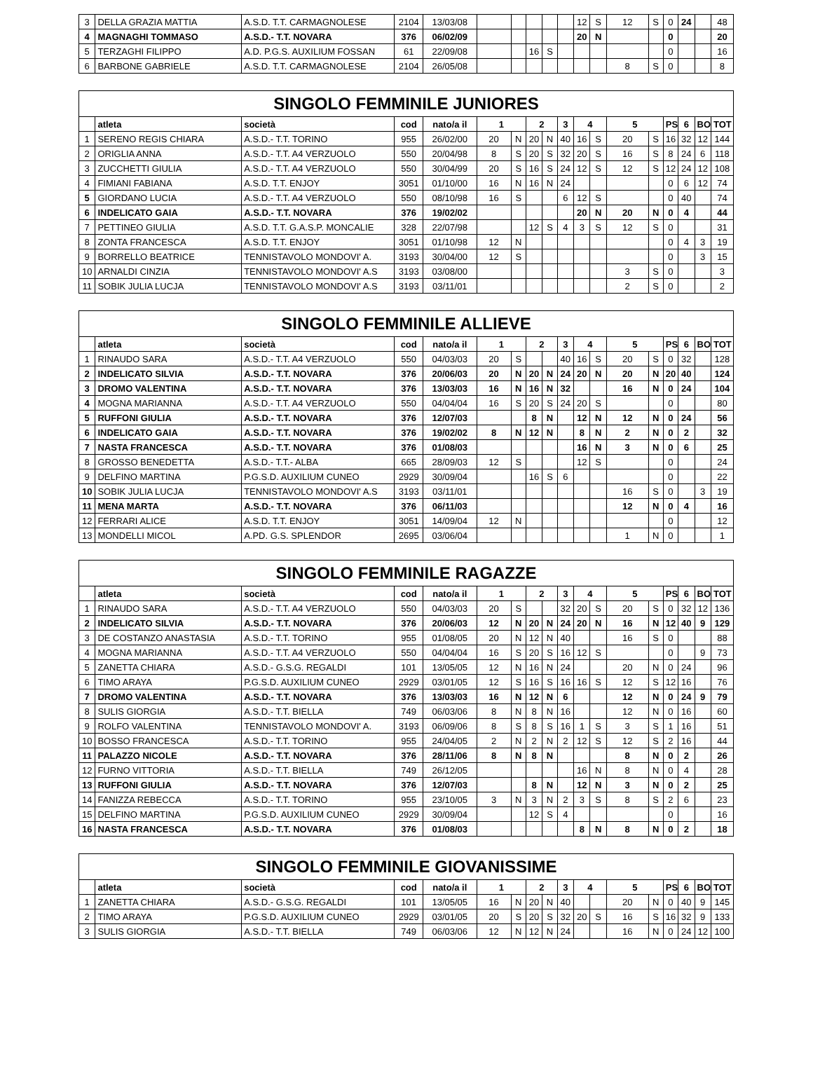| 3 | DELLA GRAZIA MATTIA | A.S.D. T.T. CARMAGNOLESE | 2104 | 13/03/08 | | | | | | 12 | S | 12 | S | 0 | 24 | | 48 |
| 4 | MAGNAGHI TOMMASO | A.S.D.- T.T. NOVARA | 376 | 06/02/09 | | | | | | 20 | N | | | 0 | | | 20 |
| 5 | TERZAGHI FILIPPO | A.D. P.G.S. AUXILIUM FOSSAN | 61 | 22/09/08 | | | 16 | S | | | | | | 0 | | | 16 |
| 6 | BARBONE GABRIELE | A.S.D. T.T. CARMAGNOLESE | 2104 | 26/05/08 | | | | | | | | 8 | S | 0 | | | 8 |
| SINGOLO FEMMINILE JUNIORES | | | | | | | | | | | | | | | | | |
| | atleta | società | cod | nato/a il | 1 | | 2 | | 3 | 4 | | 5 | | PS | 6 | BO | TOT |
| 1 | SERENO REGIS CHIARA | A.S.D.- T.T. TORINO | 955 | 26/02/00 | 20 | N | 20 | N | 40 | 16 | S | 20 | S | 16 | 32 | 12 | 144 |
| 2 | ORIGLIA ANNA | A.S.D.- T.T. A4 VERZUOLO | 550 | 20/04/98 | 8 | S | 20 | S | 32 | 20 | S | 16 | S | 8 | 24 | 6 | 118 |
| 3 | ZUCCHETTI GIULIA | A.S.D.- T.T. A4 VERZUOLO | 550 | 30/04/99 | 20 | S | 16 | S | 24 | 12 | S | 12 | S | 12 | 24 | 12 | 108 |
| 4 | FIMIANI FABIANA | A.S.D. T.T. ENJOY | 3051 | 01/10/00 | 16 | N | 16 | N | 24 | | | | | 0 | 6 | 12 | 74 |
| 5 | GIORDANO LUCIA | A.S.D.- T.T. A4 VERZUOLO | 550 | 08/10/98 | 16 | S | | | 6 | 12 | S | | | 0 | 40 | | 74 |
| 6 | INDELICATO GAIA | A.S.D.- T.T. NOVARA | 376 | 19/02/02 | | | | | | 20 | N | 20 | N | 0 | 4 | | 44 |
| 7 | PETTINEO GIULIA | A.S.D. T.T. G.A.S.P. MONCALIE | 328 | 22/07/98 | | | 12 | S | 4 | 3 | S | 12 | S | 0 | | | 31 |
| 8 | ZONTA FRANCESCA | A.S.D. T.T. ENJOY | 3051 | 01/10/98 | 12 | N | | | | | | | | 0 | 4 | 3 | 19 |
| 9 | BORRELLO BEATRICE | TENNISTAVOLO MONDOVI' A. | 3193 | 30/04/00 | 12 | S | | | | | | | | 0 | | 3 | 15 |
| 10 | ARNALDI CINZIA | TENNISTAVOLO MONDOVI' A.S | 3193 | 03/08/00 | | | | | | | | 3 | S | 0 | | | 3 |
| 11 | SOBIK JULIA LUCJA | TENNISTAVOLO MONDOVI' A.S | 3193 | 03/11/01 | | | | | | | | 2 | S | 0 | | | 2 |
| SINGOLO FEMMINILE ALLIEVE | | | | | | | | | | | | | | | | | |
| | atleta | società | cod | nato/a il | 1 | | 2 | | 3 | 4 | | 5 | | PS | 6 | BO | TOT |
| 1 | RINAUDO SARA | A.S.D.- T.T. A4 VERZUOLO | 550 | 04/03/03 | 20 | S | | | 40 | 16 | S | 20 | S | 0 | 32 | | 128 |
| 2 | INDELICATO SILVIA | A.S.D.- T.T. NOVARA | 376 | 20/06/03 | 20 | N | 20 | N | 24 | 20 | N | 20 | N | 20 | 40 | | 124 |
| 3 | DROMO VALENTINA | A.S.D.- T.T. NOVARA | 376 | 13/03/03 | 16 | N | 16 | N | 32 | | | 16 | N | 0 | 24 | | 104 |
| 4 | MOGNA MARIANNA | A.S.D.- T.T. A4 VERZUOLO | 550 | 04/04/04 | 16 | S | 20 | S | 24 | 20 | S | | | 0 | | | 80 |
| 5 | RUFFONI GIULIA | A.S.D.- T.T. NOVARA | 376 | 12/07/03 | | | 8 | N | | 12 | N | 12 | N | 0 | 24 | | 56 |
| 6 | INDELICATO GAIA | A.S.D.- T.T. NOVARA | 376 | 19/02/02 | 8 | N | 12 | N | | 8 | N | 2 | N | 0 | 2 | | 32 |
| 7 | NASTA FRANCESCA | A.S.D.- T.T. NOVARA | 376 | 01/08/03 | | | | | | 16 | N | 3 | N | 0 | 6 | | 25 |
| 8 | GROSSO BENEDETTA | A.S.D.- T.T.- ALBA | 665 | 28/09/03 | 12 | S | | | | 12 | S | | | 0 | | | 24 |
| 9 | DELFINO MARTINA | P.G.S.D. AUXILIUM CUNEO | 2929 | 30/09/04 | | | 16 | S | 6 | | | | | 0 | | | 22 |
| 10 | SOBIK JULIA LUCJA | TENNISTAVOLO MONDOVI' A.S | 3193 | 03/11/01 | | | | | | | | 16 | S | 0 | | 3 | 19 |
| 11 | MENA MARTA | A.S.D.- T.T. NOVARA | 376 | 06/11/03 | | | | | | | | 12 | N | 0 | 4 | | 16 |
| 12 | FERRARI ALICE | A.S.D. T.T. ENJOY | 3051 | 14/09/04 | 12 | N | | | | | | | | 0 | | | 12 |
| 13 | MONDELLI MICOL | A.PD. G.S. SPLENDOR | 2695 | 03/06/04 | | | | | | | | 1 | N | 0 | | | 1 |
| SINGOLO FEMMINILE RAGAZZE | | | | | | | | | | | | | | | | | |
| | atleta | società | cod | nato/a il | 1 | | 2 | | 3 | 4 | | 5 | | PS | 6 | BO | TOT |
| 1 | RINAUDO SARA | A.S.D.- T.T. A4 VERZUOLO | 550 | 04/03/03 | 20 | S | | | 32 | 20 | S | 20 | S | 0 | 32 | 12 | 136 |
| 2 | INDELICATO SILVIA | A.S.D.- T.T. NOVARA | 376 | 20/06/03 | 12 | N | 20 | N | 24 | 20 | N | 16 | N | 12 | 40 | 9 | 129 |
| 3 | DE COSTANZO ANASTASIA | A.S.D.- T.T. TORINO | 955 | 01/08/05 | 20 | N | 12 | N | 40 | | | 16 | S | 0 | | | 88 |
| 4 | MOGNA MARIANNA | A.S.D.- T.T. A4 VERZUOLO | 550 | 04/04/04 | 16 | S | 20 | S | 16 | 12 | S | | | 0 | | 9 | 73 |
| 5 | ZANETTA CHIARA | A.S.D.- G.S.G. REGALDI | 101 | 13/05/05 | 12 | N | 16 | N | 24 | | | 20 | N | 0 | 24 | | 96 |
| 6 | TIMO ARAYA | P.G.S.D. AUXILIUM CUNEO | 2929 | 03/01/05 | 12 | S | 16 | S | 16 | 16 | S | 12 | S | 12 | 16 | | 76 |
| 7 | DROMO VALENTINA | A.S.D.- T.T. NOVARA | 376 | 13/03/03 | 16 | N | 12 | N | 6 | | | 12 | N | 0 | 24 | 9 | 79 |
| 8 | SULIS GIORGIA | A.S.D.- T.T. BIELLA | 749 | 06/03/06 | 8 | N | 8 | N | 16 | | | 12 | N | 0 | 16 | | 60 |
| 9 | ROLFO VALENTINA | TENNISTAVOLO MONDOVI' A. | 3193 | 06/09/06 | 8 | S | 8 | S | 16 | 1 | S | 3 | S | 1 | 16 | | 51 |
| 10 | BOSSO FRANCESCA | A.S.D.- T.T. TORINO | 955 | 24/04/05 | 2 | N | 2 | N | 2 | 12 | S | 12 | S | 2 | 16 | | 44 |
| 11 | PALAZZO NICOLE | A.S.D.- T.T. NOVARA | 376 | 28/11/06 | 8 | N | 8 | N | | | | 8 | N | 0 | 2 | | 26 |
| 12 | FURNO VITTORIA | A.S.D.- T.T. BIELLA | 749 | 26/12/05 | | | | | | 16 | N | 8 | N | 0 | 4 | | 28 |
| 13 | RUFFONI GIULIA | A.S.D.- T.T. NOVARA | 376 | 12/07/03 | | | 8 | N | | 12 | N | 3 | N | 0 | 2 | | 25 |
| 14 | FANIZZA REBECCA | A.S.D.- T.T. TORINO | 955 | 23/10/05 | 3 | N | 3 | N | 2 | 3 | S | 8 | S | 2 | 6 | | 23 |
| 15 | DELFINO MARTINA | P.G.S.D. AUXILIUM CUNEO | 2929 | 30/09/04 | | | 12 | S | 4 | | | | | 0 | | | 16 |
| 16 | NASTA FRANCESCA | A.S.D.- T.T. NOVARA | 376 | 01/08/03 | | | | | | 8 | N | 8 | N | 0 | 2 | | 18 |
| SINGOLO FEMMINILE GIOVANISSIME | | | | | | | | | | | | | | | | | |
| | atleta | società | cod | nato/a il | 1 | | 2 | | 3 | 4 | | 5 | | PS | 6 | BO | TOT |
| 1 | ZANETTA CHIARA | A.S.D.- G.S.G. REGALDI | 101 | 13/05/05 | 16 | N | 20 | N | 40 | | | 20 | N | 0 | 40 | 9 | 145 |
| 2 | TIMO ARAYA | P.G.S.D. AUXILIUM CUNEO | 2929 | 03/01/05 | 20 | S | 20 | S | 32 | 20 | S | 16 | S | 16 | 32 | 9 | 133 |
| 3 | SULIS GIORGIA | A.S.D.- T.T. BIELLA | 749 | 06/03/06 | 12 | N | 12 | N | 24 | | | 16 | N | 0 | 24 | 12 | 100 |